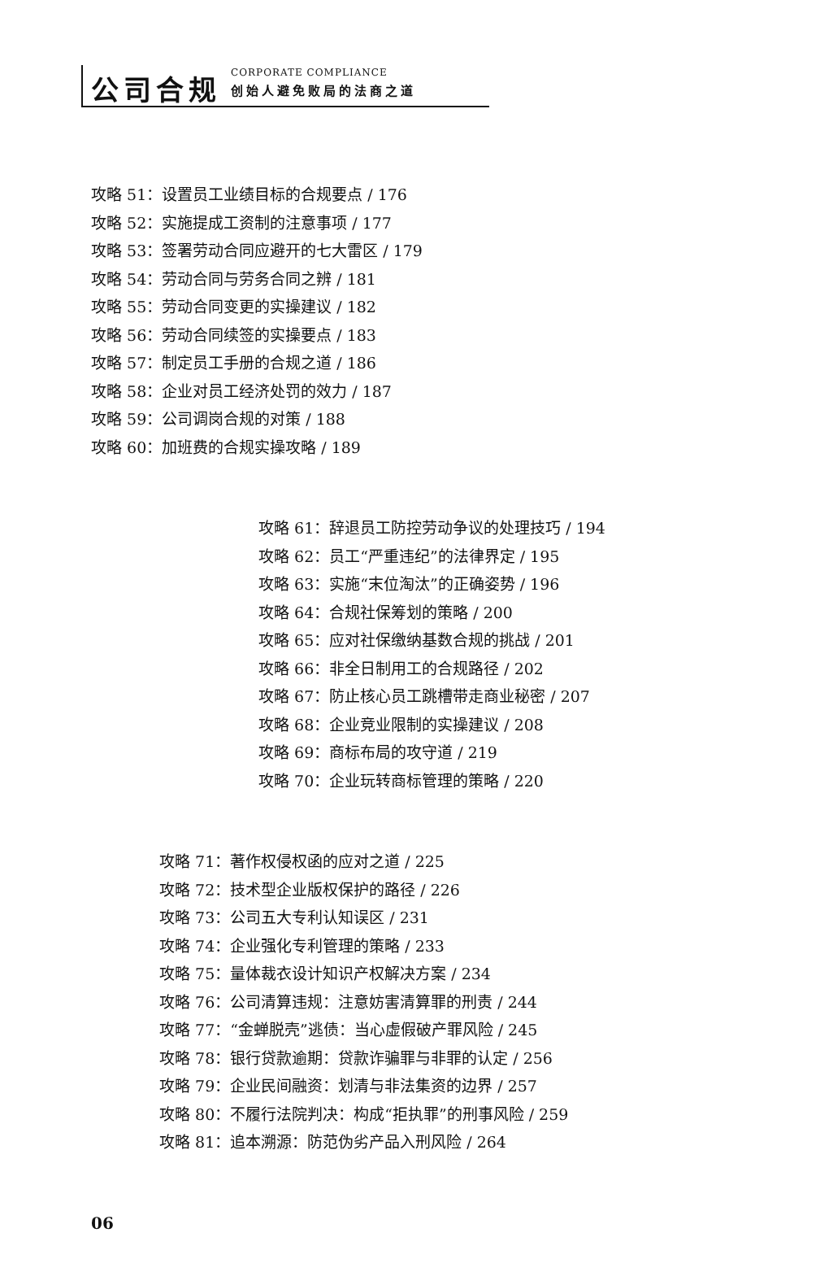公司合规
CORPORATE COMPLIANCE
创始人避免败局的法商之道
攻略 51：设置员工业绩目标的合规要点 / 176
攻略 52：实施提成工资制的注意事项 / 177
攻略 53：签署劳动合同应避开的七大雷区 / 179
攻略 54：劳动合同与劳务合同之辨 / 181
攻略 55：劳动合同变更的实操建议 / 182
攻略 56：劳动合同续签的实操要点 / 183
攻略 57：制定员工手册的合规之道 / 186
攻略 58：企业对员工经济处罚的效力 / 187
攻略 59：公司调岗合规的对策 / 188
攻略 60：加班费的合规实操攻略 / 189
攻略 61：辞退员工防控劳动争议的处理技巧 / 194
攻略 62：员工“严重违纪”的法律界定 / 195
攻略 63：实施“末位淘汰”的正确姿势 / 196
攻略 64：合规社保筹划的策略 / 200
攻略 65：应对社保缴纳基数合规的挑战 / 201
攻略 66：非全日制用工的合规路径 / 202
攻略 67：防止核心员工跳槽带走商业秘密 / 207
攻略 68：企业竞业限制的实操建议 / 208
攻略 69：商标布局的攻守道 / 219
攻略 70：企业玩转商标管理的策略 / 220
攻略 71：著作权侵权函的应对之道 / 225
攻略 72：技术型企业版权保护的路径 / 226
攻略 73：公司五大专利认知误区 / 231
攻略 74：企业强化专利管理的策略 / 233
攻略 75：量体裁衣设计知识产权解决方案 / 234
攻略 76：公司清算违规：注意妨害清算罪的刑责 / 244
攻略 77：“金蝉脱壳”逃债：当心虚假破产罪风险 / 245
攻略 78：银行贷款逾期：贷款诈骗罪与非罪的认定 / 256
攻略 79：企业民间融资：划清与非法集资的边界 / 257
攻略 80：不履行法院判决：构成“拒执罪”的刑事风险 / 259
攻略 81：追本溯源：防范伪劣产品入刑风险 / 264
06